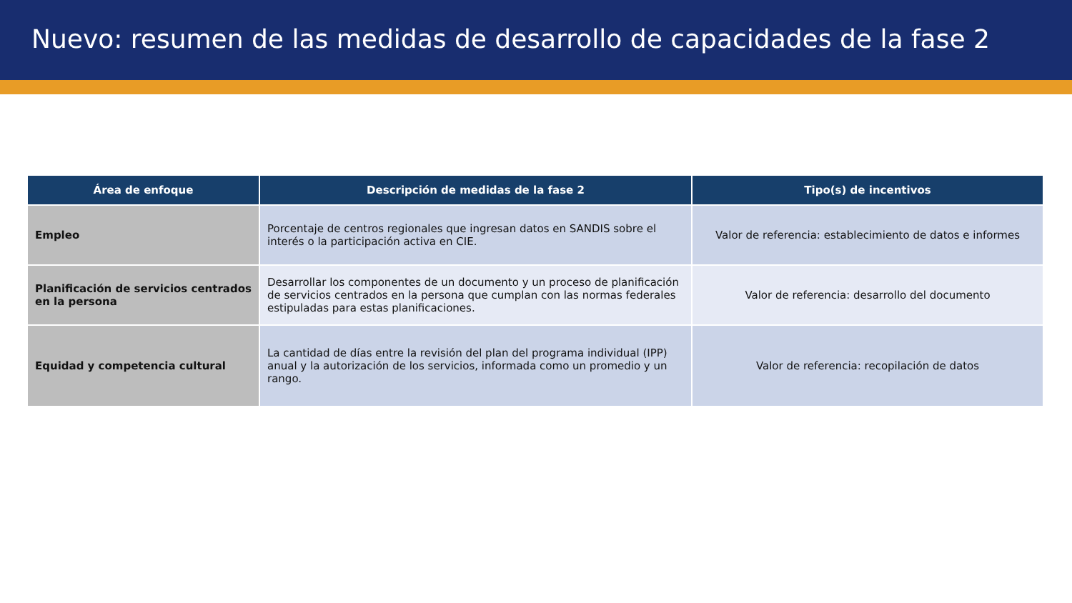Nuevo: resumen de las medidas de desarrollo de capacidades de la fase 2
| Área de enfoque | Descripción de medidas de la fase 2 | Tipo(s) de incentivos |
| --- | --- | --- |
| Empleo | Porcentaje de centros regionales que ingresan datos en SANDIS sobre el interés o la participación activa en CIE. | Valor de referencia: establecimiento de datos e informes |
| Planificación de servicios centrados en la persona | Desarrollar los componentes de un documento y un proceso de planificación de servicios centrados en la persona que cumplan con las normas federales estipuladas para estas planificaciones. | Valor de referencia: desarrollo del documento |
| Equidad y competencia cultural | La cantidad de días entre la revisión del plan del programa individual (IPP) anual y la autorización de los servicios, informada como un promedio y un rango. | Valor de referencia: recopilación de datos |